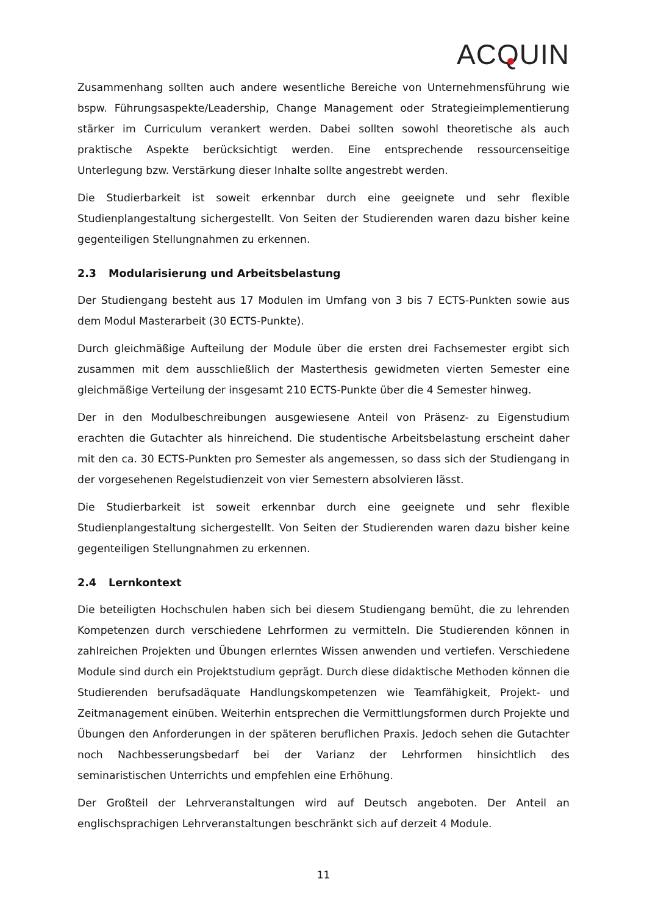ACQUIN
Zusammenhang sollten auch andere wesentliche Bereiche von Unternehmensführung wie bspw. Führungsaspekte/Leadership, Change Management oder Strategieimplementierung stärker im Curriculum verankert werden. Dabei sollten sowohl theoretische als auch praktische Aspekte berücksichtigt werden. Eine entsprechende ressourcenseitige Unterlegung bzw. Verstärkung dieser Inhalte sollte angestrebt werden.
Die Studierbarkeit ist soweit erkennbar durch eine geeignete und sehr flexible Studienplangestaltung sichergestellt. Von Seiten der Studierenden waren dazu bisher keine gegenteiligen Stellungnahmen zu erkennen.
2.3 Modularisierung und Arbeitsbelastung
Der Studiengang besteht aus 17 Modulen im Umfang von 3 bis 7 ECTS-Punkten sowie aus dem Modul Masterarbeit (30 ECTS-Punkte).
Durch gleichmäßige Aufteilung der Module über die ersten drei Fachsemester ergibt sich zusammen mit dem ausschließlich der Masterthesis gewidmeten vierten Semester eine gleichmäßige Verteilung der insgesamt 210 ECTS-Punkte über die 4 Semester hinweg.
Der in den Modulbeschreibungen ausgewiesene Anteil von Präsenz- zu Eigenstudium erachten die Gutachter als hinreichend. Die studentische Arbeitsbelastung erscheint daher mit den ca. 30 ECTS-Punkten pro Semester als angemessen, so dass sich der Studiengang in der vorgesehenen Regelstudienzeit von vier Semestern absolvieren lässt.
Die Studierbarkeit ist soweit erkennbar durch eine geeignete und sehr flexible Studienplangestaltung sichergestellt. Von Seiten der Studierenden waren dazu bisher keine gegenteiligen Stellungnahmen zu erkennen.
2.4 Lernkontext
Die beteiligten Hochschulen haben sich bei diesem Studiengang bemüht, die zu lehrenden Kompetenzen durch verschiedene Lehrformen zu vermitteln. Die Studierenden können in zahlreichen Projekten und Übungen erlerntes Wissen anwenden und vertiefen. Verschiedene Module sind durch ein Projektstudium geprägt. Durch diese didaktische Methoden können die Studierenden berufsadäquate Handlungskompetenzen wie Teamfähigkeit, Projekt- und Zeitmanagement einüben. Weiterhin entsprechen die Vermittlungsformen durch Projekte und Übungen den Anforderungen in der späteren beruflichen Praxis. Jedoch sehen die Gutachter noch Nachbesserungsbedarf bei der Varianz der Lehrformen hinsichtlich des seminaristischen Unterrichts und empfehlen eine Erhöhung.
Der Großteil der Lehrveranstaltungen wird auf Deutsch angeboten. Der Anteil an englischsprachigen Lehrveranstaltungen beschränkt sich auf derzeit 4 Module.
11